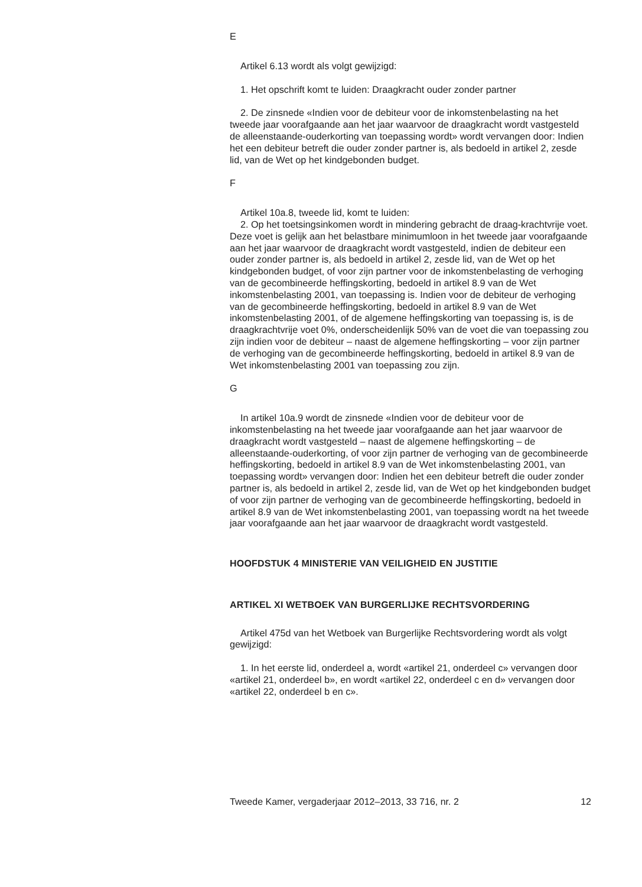E
Artikel 6.13 wordt als volgt gewijzigd:
1. Het opschrift komt te luiden: Draagkracht ouder zonder partner
2. De zinsnede «Indien voor de debiteur voor de inkomstenbelasting na het tweede jaar voorafgaande aan het jaar waarvoor de draagkracht wordt vastgesteld de alleenstaande-ouderkorting van toepassing wordt» wordt vervangen door: Indien het een debiteur betreft die ouder zonder partner is, als bedoeld in artikel 2, zesde lid, van de Wet op het kindgebonden budget.
F
Artikel 10a.8, tweede lid, komt te luiden:
2. Op het toetsingsinkomen wordt in mindering gebracht de draag-krachtvrije voet. Deze voet is gelijk aan het belastbare minimumloon in het tweede jaar voorafgaande aan het jaar waarvoor de draagkracht wordt vastgesteld, indien de debiteur een ouder zonder partner is, als bedoeld in artikel 2, zesde lid, van de Wet op het kindgebonden budget, of voor zijn partner voor de inkomstenbelasting de verhoging van de gecombineerde heffingskorting, bedoeld in artikel 8.9 van de Wet inkomstenbelasting 2001, van toepassing is. Indien voor de debiteur de verhoging van de gecombineerde heffingskorting, bedoeld in artikel 8.9 van de Wet inkomstenbelasting 2001, of de algemene heffingskorting van toepassing is, is de draagkrachtvrije voet 0%, onderscheidenlijk 50% van de voet die van toepassing zou zijn indien voor de debiteur – naast de algemene heffingskorting – voor zijn partner de verhoging van de gecombineerde heffingskorting, bedoeld in artikel 8.9 van de Wet inkomstenbelasting 2001 van toepassing zou zijn.
G
In artikel 10a.9 wordt de zinsnede «Indien voor de debiteur voor de inkomstenbelasting na het tweede jaar voorafgaande aan het jaar waarvoor de draagkracht wordt vastgesteld – naast de algemene heffingskorting – de alleenstaande-ouderkorting, of voor zijn partner de verhoging van de gecombineerde heffingskorting, bedoeld in artikel 8.9 van de Wet inkomstenbelasting 2001, van toepassing wordt» vervangen door: Indien het een debiteur betreft die ouder zonder partner is, als bedoeld in artikel 2, zesde lid, van de Wet op het kindgebonden budget of voor zijn partner de verhoging van de gecombineerde heffingskorting, bedoeld in artikel 8.9 van de Wet inkomstenbelasting 2001, van toepassing wordt na het tweede jaar voorafgaande aan het jaar waarvoor de draagkracht wordt vastgesteld.
HOOFDSTUK 4 MINISTERIE VAN VEILIGHEID EN JUSTITIE
ARTIKEL XI WETBOEK VAN BURGERLIJKE RECHTSVORDERING
Artikel 475d van het Wetboek van Burgerlijke Rechtsvordering wordt als volgt gewijzigd:
1. In het eerste lid, onderdeel a, wordt «artikel 21, onderdeel c» vervangen door «artikel 21, onderdeel b», en wordt «artikel 22, onderdeel c en d» vervangen door «artikel 22, onderdeel b en c».
Tweede Kamer, vergaderjaar 2012–2013, 33 716, nr. 2 12